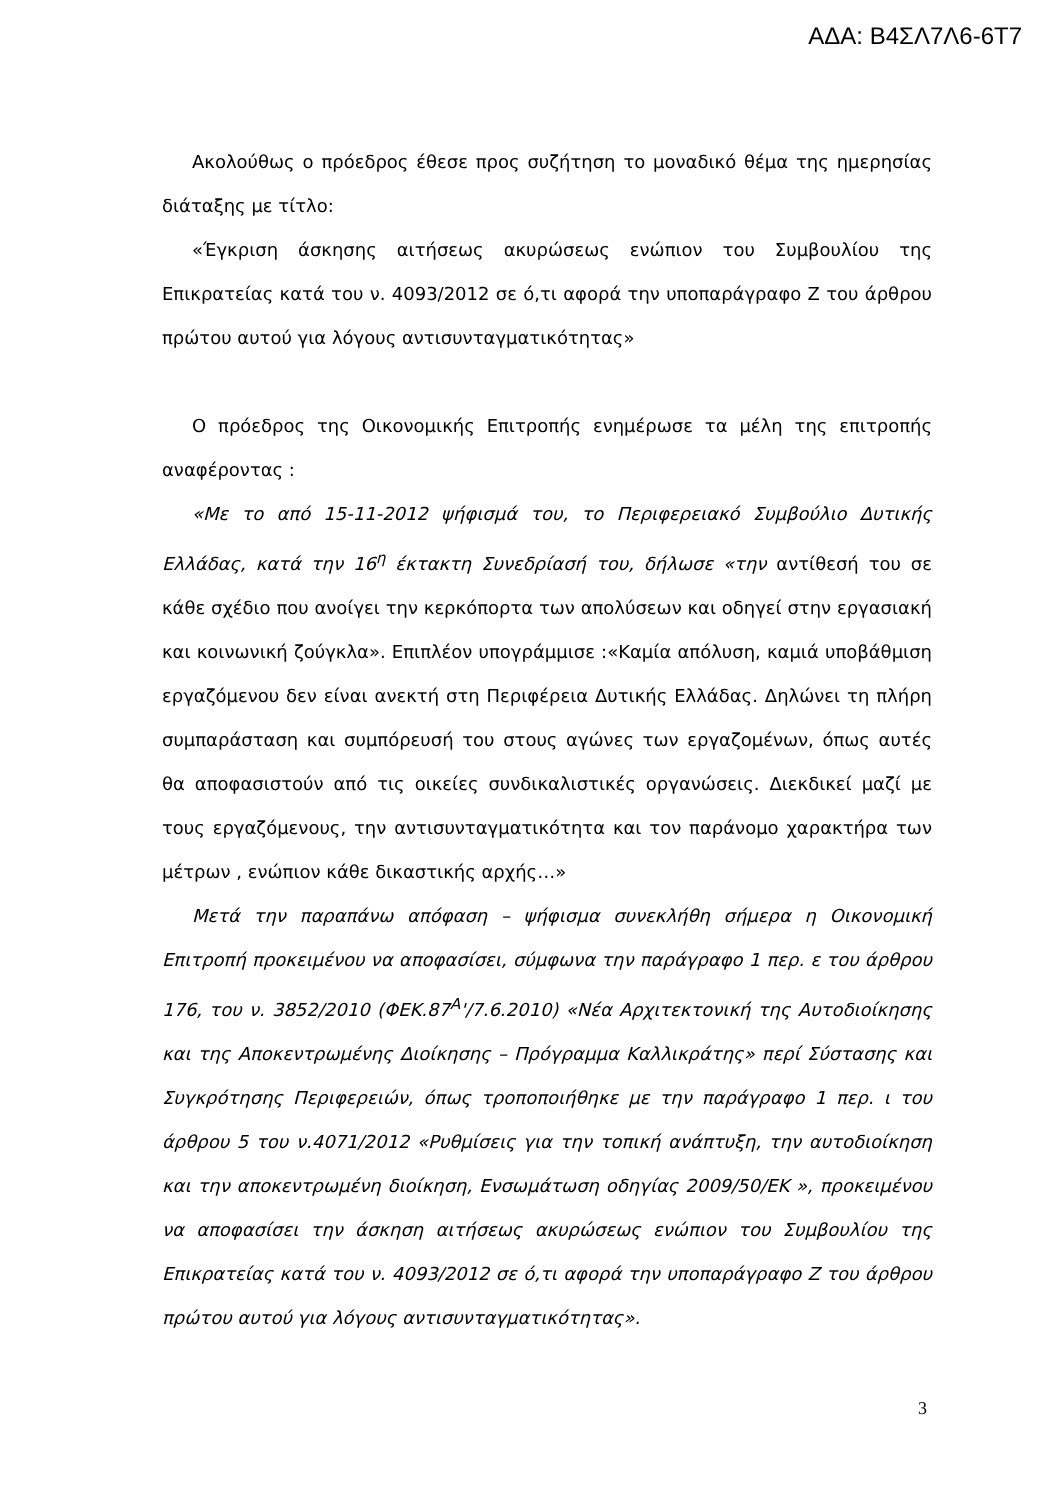ΑΔΑ: Β4ΣΛ7Λ6-6Τ7
Ακολούθως ο πρόεδρος έθεσε προς συζήτηση το μοναδικό θέμα της ημερησίας διάταξης με τίτλο:
«Έγκριση άσκησης αιτήσεως ακυρώσεως ενώπιον του Συμβουλίου της Επικρατείας κατά του ν. 4093/2012 σε ό,τι αφορά την υποπαράγραφο Ζ του άρθρου πρώτου αυτού για λόγους αντισυνταγματικότητας»
Ο πρόεδρος της Οικονομικής Επιτροπής ενημέρωσε τα μέλη της επιτροπής αναφέροντας :
«Με το από 15-11-2012 ψήφισμά του, το Περιφερειακό Συμβούλιο Δυτικής Ελλάδας, κατά την 16<sup>η</sup> έκτακτη Συνεδρίασή του, δήλωσε «την αντίθεσή του σε κάθε σχέδιο που ανοίγει την κερκόπορτα των απολύσεων και οδηγεί στην εργασιακή και κοινωνική ζούγκλα». Επιπλέον υπογράμμισε :«Καμία απόλυση, καμιά υποβάθμιση εργαζόμενου δεν είναι ανεκτή στη Περιφέρεια Δυτικής Ελλάδας. Δηλώνει τη πλήρη συμπαράσταση και συμπόρευσή του στους αγώνες των εργαζομένων, όπως αυτές θα αποφασιστούν από τις οικείες συνδικαλιστικές οργανώσεις. Διεκδικεί μαζί με τους εργαζόμενους, την αντισυνταγματικότητα και τον παράνομο χαρακτήρα των μέτρων , ενώπιον κάθε δικαστικής αρχής…»
Μετά την παραπάνω απόφαση – ψήφισμα συνεκλήθη σήμερα η Οικονομική Επιτροπή προκειμένου να αποφασίσει, σύμφωνα την παράγραφο 1 περ. ε του άρθρου 176, του ν. 3852/2010 (ΦΕΚ.87<sup>Α</sup>'/7.6.2010) «Νέα Αρχιτεκτονική της Αυτοδιοίκησης και της Αποκεντρωμένης Διοίκησης – Πρόγραμμα Καλλικράτης» περί Σύστασης και Συγκρότησης Περιφερειών, όπως τροποποιήθηκε με την παράγραφο 1 περ. ι του άρθρου 5 του ν.4071/2012 «Ρυθμίσεις για την τοπική ανάπτυξη, την αυτοδιοίκηση και την αποκεντρωμένη διοίκηση, Ενσωμάτωση οδηγίας 2009/50/ΕΚ », προκειμένου να αποφασίσει την άσκηση αιτήσεως ακυρώσεως ενώπιον του Συμβουλίου της Επικρατείας κατά του ν. 4093/2012 σε ό,τι αφορά την υποπαράγραφο Ζ του άρθρου πρώτου αυτού για λόγους αντισυνταγματικότητας».
3